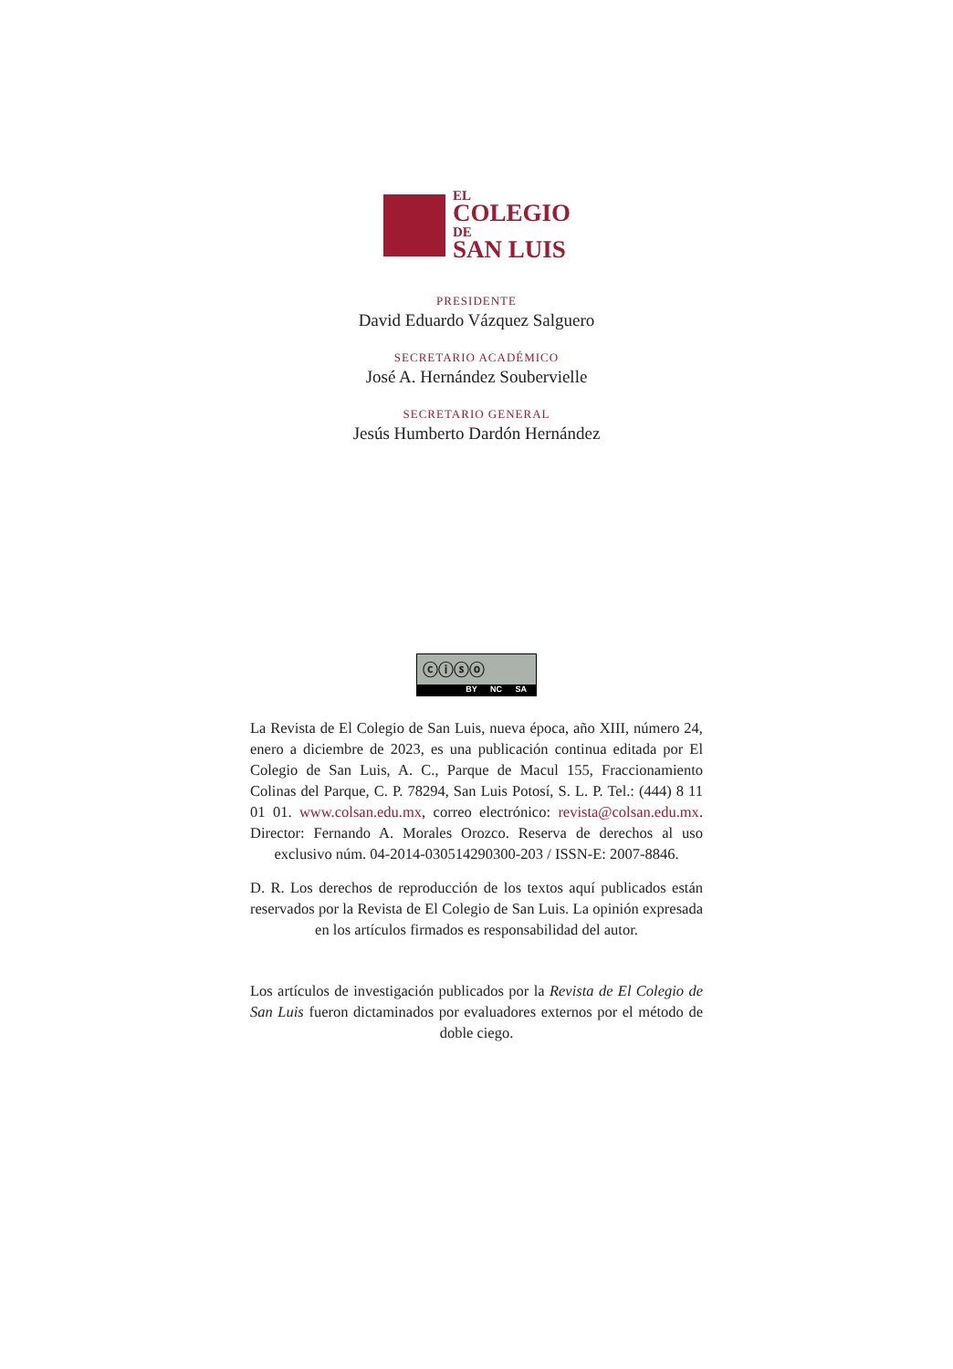EL
COLEGIO
DE
SAN LUIS
PRESIDENTE
David Eduardo Vázquez Salguero
SECRETARIO ACADÉMICO
José A. Hernández Soubervielle
SECRETARIO GENERAL
Jesús Humberto Dardón Hernández
ⓒⓘⓢⓞ
BY NC SA
La Revista de El Colegio de San Luis, nueva época, año XIII, número 24, enero a diciembre de 2023, es una publicación continua editada por El Colegio de San Luis, A. C., Parque de Macul 155, Fraccionamiento Colinas del Parque, C. P. 78294, San Luis Potosí, S. L. P. Tel.: (444) 8 11 01 01. www.colsan.edu.mx, correo electrónico: revista@colsan.edu.mx. Director: Fernando A. Morales Orozco. Reserva de derechos al uso exclusivo núm. 04-2014-030514290300-203 / ISSN-E: 2007-8846.
D. R. Los derechos de reproducción de los textos aquí publicados están reservados por la Revista de El Colegio de San Luis. La opinión expresada en los artículos firmados es responsabilidad del autor.
Los artículos de investigación publicados por la Revista de El Colegio de San Luis fueron dictaminados por evaluadores externos por el método de doble ciego.